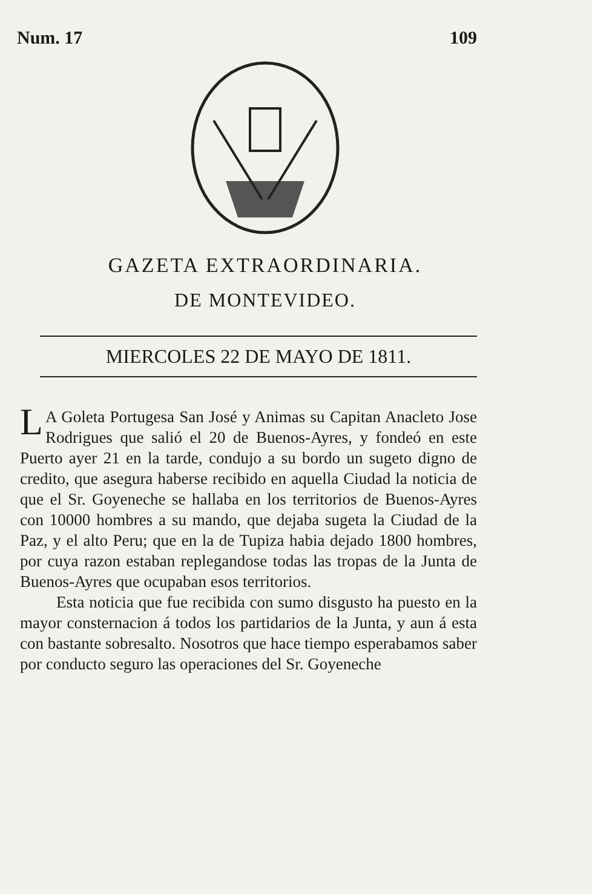Num. 17 109
GAZETA EXTRAORDINARIA.
DE MONTEVIDEO.
MIERCOLES 22 DE MAYO DE 1811.
LA Goleta Portugesa San José y Animas su Capitan Anacleto Jose Rodrigues que salió el 20 de Buenos-Ayres, y fondeó en este Puerto ayer 21 en la tarde, condujo a su bordo un sugeto digno de credito, que asegura haberse recibido en aquella Ciudad la noticia de que el Sr. Goyeneche se hallaba en los territorios de Buenos-Ayres con 10000 hombres a su mando, que dejaba sugeta la Ciudad de la Paz, y el alto Peru; que en la de Tupiza habia dejado 1800 hombres, por cuya razon estaban replegandose todas las tropas de la Junta de Buenos-Ayres que ocupaban esos territorios.
Esta noticia que fue recibida con sumo disgusto ha puesto en la mayor consternacion á todos los partidarios de la Junta, y aun á esta con bastante sobresalto. Nosotros que hace tiempo esperabamos saber por conducto seguro las operaciones del Sr. Goyeneche